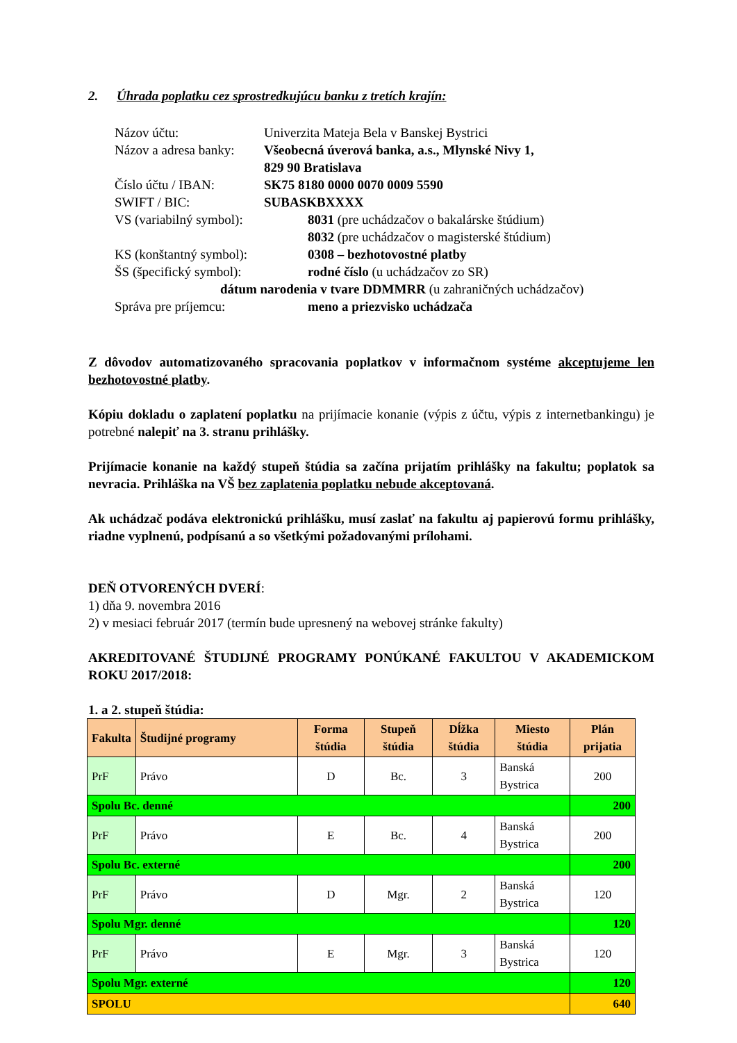2. Úhrada poplatku cez sprostredkujúcu banku z tretích krajín:
Názov účtu: Univerzita Mateja Bela v Banskej Bystrici
Názov a adresa banky:
Všeobecná úverová banka, a.s., Mlynské Nivy 1,
829 90 Bratislava
Číslo účtu / IBAN: SK75 8180 0000 0070 0009 5590
SWIFT / BIC: SUBASKBXXXX
VS (variabilný symbol): 8031 (pre uchádzačov o bakalárske štúdium)
8032 (pre uchádzačov o magisterské štúdium)
KS (konštantný symbol): 0308 – bezhotovostné platby
ŠS (špecifický symbol): rodné číslo (u uchádzačov zo SR)
dátum narodenia v tvare DDMMRR (u zahraničných uchádzačov)
Správa pre príjemcu: meno a priezvisko uchádzača
Z dôvodov automatizovaného spracovania poplatkov v informačnom systéme akceptujeme len bezhotovostné platby.
Kópiu dokladu o zaplatení poplatku na prijímacie konanie (výpis z účtu, výpis z internetbankingu) je potrebné nalepiť na 3. stranu prihlášky.
Prijímacie konanie na každý stupeň štúdia sa začína prijatím prihlášky na fakultu; poplatok sa nevracia. Prihláška na VŠ bez zaplatenia poplatku nebude akceptovaná.
Ak uchádzač podáva elektronickú prihlášku, musí zaslať na fakultu aj papierovú formu prihlášky, riadne vyplnenú, podpísanú a so všetkými požadovanými prílohami.
DEŇ OTVORENÝCH DVERÍ:
1) dňa 9. novembra 2016
2) v mesiaci február 2017 (termín bude upresnený na webovej stránke fakulty)
AKREDITOVANÉ ŠTUDIJNÉ PROGRAMY PONÚKANÉ FAKULTOU V AKADEMICKOM ROKU 2017/2018:
1. a 2. stupeň štúdia:
| Fakulta | Študijné programy | Forma štúdia | Stupeň štúdia | Dĺžka štúdia | Miesto štúdia | Plán prijatia |
| --- | --- | --- | --- | --- | --- | --- |
| PrF | Právo | D | Bc. | 3 | Banská Bystrica | 200 |
| Spolu Bc. denné | | | | | | 200 |
| PrF | Právo | E | Bc. | 4 | Banská Bystrica | 200 |
| Spolu Bc. externé | | | | | | 200 |
| PrF | Právo | D | Mgr. | 2 | Banská Bystrica | 120 |
| Spolu Mgr. denné | | | | | | 120 |
| PrF | Právo | E | Mgr. | 3 | Banská Bystrica | 120 |
| Spolu Mgr. externé | | | | | | 120 |
| SPOLU | | | | | | 640 |